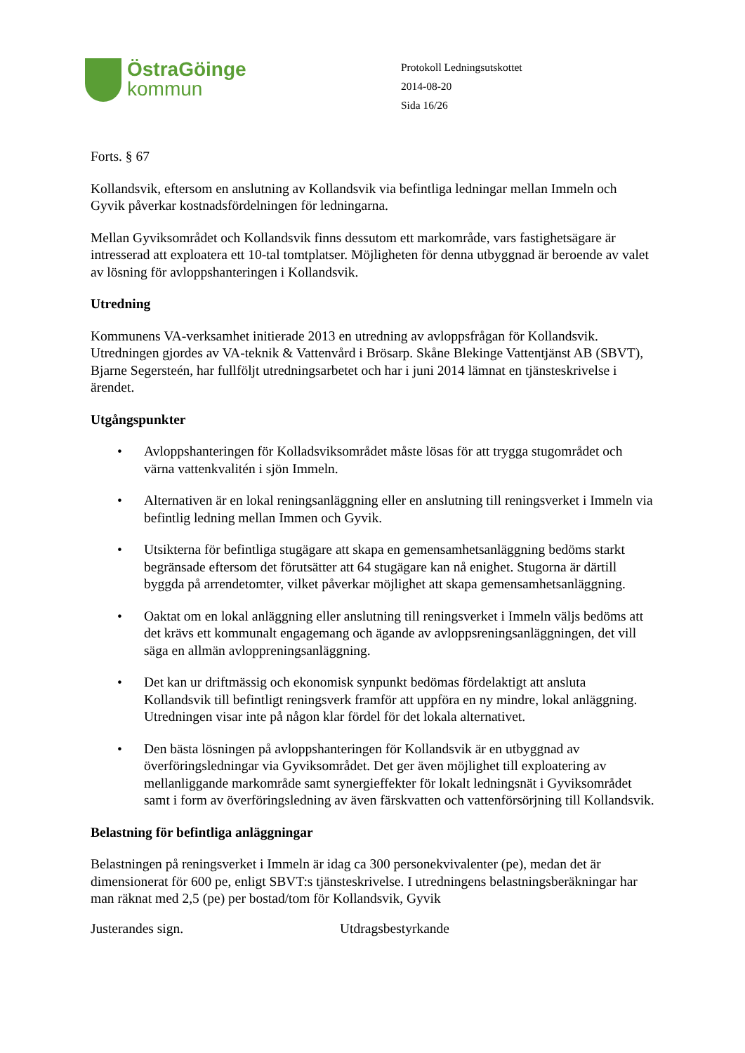ÖstraGöinge
kommun
Protokoll Ledningsutskottet
2014-08-20
Sida 16/26
Forts. § 67
Kollandsvik, eftersom en anslutning av Kollandsvik via befintliga ledningar mellan Immeln och Gyvik påverkar kostnadsfördelningen för ledningarna.
Mellan Gyviksområdet och Kollandsvik finns dessutom ett markområde, vars fastighetsägare är intresserad att exploatera ett 10-tal tomtplatser. Möjligheten för denna utbyggnad är beroende av valet av lösning för avloppshanteringen i Kollandsvik.
Utredning
Kommunens VA-verksamhet initierade 2013 en utredning av avloppsfrågan för Kollandsvik. Utredningen gjordes av VA-teknik & Vattenvård i Brösarp. Skåne Blekinge Vattentjänst AB (SBVT), Bjarne Segersteén, har fullföljt utredningsarbetet och har i juni 2014 lämnat en tjänsteskrivelse i ärendet.
Utgångspunkter
• Avloppshanteringen för Kolladsviksområdet måste lösas för att trygga stugområdet och värna vattenkvalitén i sjön Immeln.
• Alternativen är en lokal reningsanläggning eller en anslutning till reningsverket i Immeln via befintlig ledning mellan Immen och Gyvik.
• Utsikterna för befintliga stugägare att skapa en gemensamhetsanläggning bedöms starkt begränsade eftersom det förutsätter att 64 stugägare kan nå enighet. Stugorna är därtill byggda på arrendetomter, vilket påverkar möjlighet att skapa gemensamhetsanläggning.
• Oaktat om en lokal anläggning eller anslutning till reningsverket i Immeln väljs bedöms att det krävs ett kommunalt engagemang och ägande av avloppsreningsanläggningen, det vill säga en allmän avloppreningsanläggning.
• Det kan ur driftmässig och ekonomisk synpunkt bedömas fördelaktigt att ansluta Kollandsvik till befintligt reningsverk framför att uppföra en ny mindre, lokal anläggning. Utredningen visar inte på någon klar fördel för det lokala alternativet.
• Den bästa lösningen på avloppshanteringen för Kollandsvik är en utbyggnad av överföringsledningar via Gyviksområdet. Det ger även möjlighet till exploatering av mellanliggande markområde samt synergieffekter för lokalt ledningsnät i Gyviksområdet samt i form av överföringsledning av även färskvatten och vattenförsörjning till Kollandsvik.
Belastning för befintliga anläggningar
Belastningen på reningsverket i Immeln är idag ca 300 personekvivalenter (pe), medan det är dimensionerat för 600 pe, enligt SBVT:s tjänsteskrivelse. I utredningens belastningsberäkningar har man räknat med 2,5 (pe) per bostad/tom för Kollandsvik, Gyvik
Justerandes sign. Utdragsbestyrkande